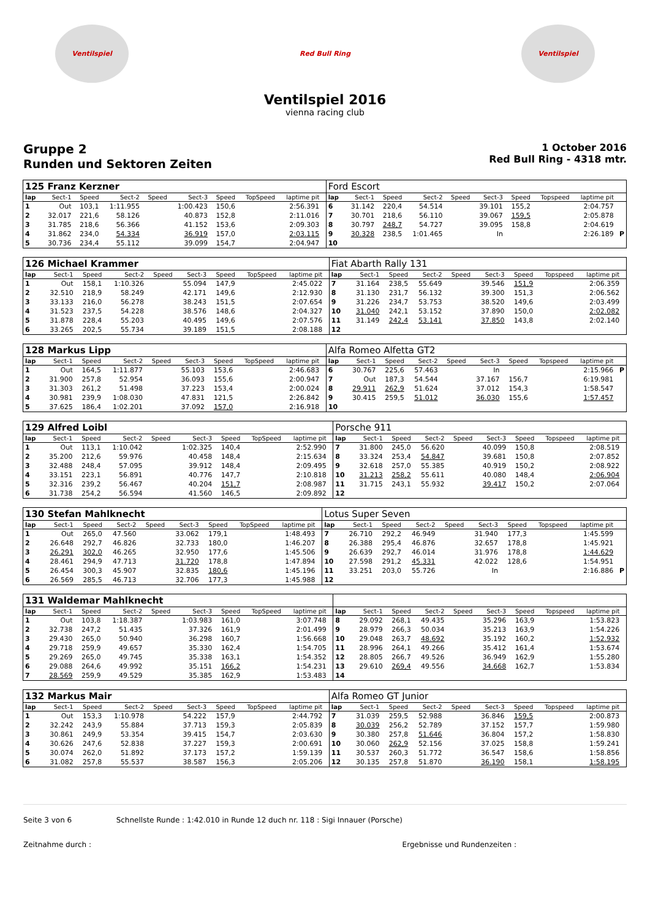Ventilspiel Red Bull Ring Ventilspiel
Ventilspiel 2016
vienna racing club
Gruppe 2
Runden und Sektoren Zeiten
1 October 2016
Red Bull Ring - 4318 mtr.
| 125 Franz Kerzner | | | | | | | | | | Ford Escort | | | | | | | | | |
| lap | Sect-1 | Speed | Sect-2 | Speed | Sect-3 | Speed | TopSpeed | laptime pit | | lap | Sect-1 | Speed | Sect-2 | Speed | Sect-3 | Speed | Topspeed | laptime pit | |
| 1 | Out | 103,1 | 1:11.955 | | 1:00.423 | 150,6 | | 2:56.391 | | 6 | 31.142 | 220,4 | 54.514 | | 39.101 | 155,2 | | 2:04.757 | |
| 2 | 32.017 | 221,6 | 58.126 | | 40.873 | 152,8 | | 2:11.016 | | 7 | 30.701 | 218,6 | 56.110 | | 39.067 | 159,5 | | 2:05.878 | |
| 3 | 31.785 | 218,6 | 56.366 | | 41.152 | 153,6 | | 2:09.303 | | 8 | 30.797 | 248,7 | 54.727 | | 39.095 | 158,8 | | 2:04.619 | |
| 4 | 31.862 | 234,0 | 54.334 | | 36.919 | 157,0 | | 2:03.115 | | 9 | 30.328 | 238,5 | 1:01.465 | | In | | | 2:26.189 | P |
| 5 | 30.736 | 234,4 | 55.112 | | 39.099 | 154,7 | | 2:04.947 | | 10 | | | | | | | | | |
| 126 Michael Krammer | | | | | | | | | | Fiat Abarth Rally 131 | | | | | | | | | |
| lap | Sect-1 | Speed | Sect-2 | Speed | Sect-3 | Speed | TopSpeed | laptime pit | | lap | Sect-1 | Speed | Sect-2 | Speed | Sect-3 | Speed | Topspeed | laptime pit | |
| 1 | Out | 158,1 | 1:10.326 | | 55.094 | 147,9 | | 2:45.022 | | 7 | 31.164 | 238,5 | 55.649 | | 39.546 | 151,9 | | 2:06.359 | |
| 2 | 32.510 | 218,9 | 58.249 | | 42.171 | 149,6 | | 2:12.930 | | 8 | 31.130 | 231,7 | 56.132 | | 39.300 | 151,3 | | 2:06.562 | |
| 3 | 33.133 | 216,0 | 56.278 | | 38.243 | 151,5 | | 2:07.654 | | 9 | 31.226 | 234,7 | 53.753 | | 38.520 | 149,6 | | 2:03.499 | |
| 4 | 31.523 | 237,5 | 54.228 | | 38.576 | 148,6 | | 2:04.327 | | 10 | 31.040 | 242,1 | 53.152 | | 37.890 | 150,0 | | 2:02.082 | |
| 5 | 31.878 | 228,4 | 55.203 | | 40.495 | 149,6 | | 2:07.576 | | 11 | 31.149 | 242,4 | 53.141 | | 37.850 | 143,8 | | 2:02.140 | |
| 6 | 33.265 | 202,5 | 55.734 | | 39.189 | 151,5 | | 2:08.188 | | 12 | | | | | | | | | |
| 128 Markus Lipp | | | | | | | | | | Alfa Romeo Alfetta GT2 | | | | | | | | | |
| lap | Sect-1 | Speed | Sect-2 | Speed | Sect-3 | Speed | TopSpeed | laptime pit | | lap | Sect-1 | Speed | Sect-2 | Speed | Sect-3 | Speed | Topspeed | laptime pit | |
| 1 | Out | 164,5 | 1:11.877 | | 55.103 | 153,6 | | 2:46.683 | | 6 | 30.767 | 225,6 | 57.463 | | In | | | 2:15.966 | P |
| 2 | 31.900 | 257,8 | 52.954 | | 36.093 | 155,6 | | 2:00.947 | | 7 | Out | 187,3 | 54.544 | | 37.167 | 156,7 | | 6:19.981 | |
| 3 | 31.303 | 261,2 | 51.498 | | 37.223 | 153,4 | | 2:00.024 | | 8 | 29.911 | 262,9 | 51.624 | | 37.012 | 154,3 | | 1:58.547 | |
| 4 | 30.981 | 239,9 | 1:08.030 | | 47.831 | 121,5 | | 2:26.842 | | 9 | 30.415 | 259,5 | 51.012 | | 36.030 | 155,6 | | 1:57.457 | |
| 5 | 37.625 | 186,4 | 1:02.201 | | 37.092 | 157,0 | | 2:16.918 | | 10 | | | | | | | | | |
| 129 Alfred Loibl | | | | | | | | | | Porsche 911 | | | | | | | | | |
| lap | Sect-1 | Speed | Sect-2 | Speed | Sect-3 | Speed | TopSpeed | laptime pit | | lap | Sect-1 | Speed | Sect-2 | Speed | Sect-3 | Speed | Topspeed | laptime pit | |
| 1 | Out | 113,1 | 1:10.042 | | 1:02.325 | 140,4 | | 2:52.990 | | 7 | 31.800 | 245,0 | 56.620 | | 40.099 | 150,8 | | 2:08.519 | |
| 2 | 35.200 | 212,6 | 59.976 | | 40.458 | 148,4 | | 2:15.634 | | 8 | 33.324 | 253,4 | 54.847 | | 39.681 | 150,8 | | 2:07.852 | |
| 3 | 32.488 | 248,4 | 57.095 | | 39.912 | 148,4 | | 2:09.495 | | 9 | 32.618 | 257,0 | 55.385 | | 40.919 | 150,2 | | 2:08.922 | |
| 4 | 33.151 | 223,1 | 56.891 | | 40.776 | 147,7 | | 2:10.818 | | 10 | 31.213 | 258,2 | 55.611 | | 40.080 | 148,4 | | 2:06.904 | |
| 5 | 32.316 | 239,2 | 56.467 | | 40.204 | 151,7 | | 2:08.987 | | 11 | 31.715 | 243,1 | 55.932 | | 39.417 | 150,2 | | 2:07.064 | |
| 6 | 31.738 | 254,2 | 56.594 | | 41.560 | 146,5 | | 2:09.892 | | 12 | | | | | | | | | |
| 130 Stefan Mahlknecht | | | | | | | | | | Lotus Super Seven | | | | | | | | | |
| lap | Sect-1 | Speed | Sect-2 | Speed | Sect-3 | Speed | TopSpeed | laptime pit | | lap | Sect-1 | Speed | Sect-2 | Speed | Sect-3 | Speed | Topspeed | laptime pit | |
| 1 | Out | 265,0 | 47.560 | | 33.062 | 179,1 | | 1:48.493 | | 7 | 26.710 | 292,2 | 46.949 | | 31.940 | 177,3 | | 1:45.599 | |
| 2 | 26.648 | 292,7 | 46.826 | | 32.733 | 180,0 | | 1:46.207 | | 8 | 26.388 | 295,4 | 46.876 | | 32.657 | 178,8 | | 1:45.921 | |
| 3 | 26.291 | 302,0 | 46.265 | | 32.950 | 177,6 | | 1:45.506 | | 9 | 26.639 | 292,7 | 46.014 | | 31.976 | 178,8 | | 1:44.629 | |
| 4 | 28.461 | 294,9 | 47.713 | | 31.720 | 178,8 | | 1:47.894 | | 10 | 27.598 | 291,2 | 45.331 | | 42.022 | 128,6 | | 1:54.951 | |
| 5 | 26.454 | 300,3 | 45.907 | | 32.835 | 180,6 | | 1:45.196 | | 11 | 33.251 | 203,0 | 55.726 | | In | | | 2:16.886 | P |
| 6 | 26.569 | 285,5 | 46.713 | | 32.706 | 177,3 | | 1:45.988 | | 12 | | | | | | | | | |
| 131 Waldemar Mahlknecht | | | | | | | | | | | | | | | | | | | |
| lap | Sect-1 | Speed | Sect-2 | Speed | Sect-3 | Speed | TopSpeed | laptime pit | | lap | Sect-1 | Speed | Sect-2 | Speed | Sect-3 | Speed | Topspeed | laptime pit | |
| 1 | Out | 103,8 | 1:18.387 | | 1:03.983 | 161,0 | | 3:07.748 | | 8 | 29.092 | 268,1 | 49.435 | | 35.296 | 163,9 | | 1:53.823 | |
| 2 | 32.738 | 247,2 | 51.435 | | 37.326 | 161,9 | | 2:01.499 | | 9 | 28.979 | 266,3 | 50.034 | | 35.213 | 163,9 | | 1:54.226 | |
| 3 | 29.430 | 265,0 | 50.940 | | 36.298 | 160,7 | | 1:56.668 | | 10 | 29.048 | 263,7 | 48.692 | | 35.192 | 160,2 | | 1:52.932 | |
| 4 | 29.718 | 259,9 | 49.657 | | 35.330 | 162,4 | | 1:54.705 | | 11 | 28.996 | 264,1 | 49.266 | | 35.412 | 161,4 | | 1:53.674 | |
| 5 | 29.269 | 265,0 | 49.745 | | 35.338 | 163,1 | | 1:54.352 | | 12 | 28.805 | 266,7 | 49.526 | | 36.949 | 162,9 | | 1:55.280 | |
| 6 | 29.088 | 264,6 | 49.992 | | 35.151 | 166,2 | | 1:54.231 | | 13 | 29.610 | 269,4 | 49.556 | | 34.668 | 162,7 | | 1:53.834 | |
| 7 | 28.569 | 259,9 | 49.529 | | 35.385 | 162,9 | | 1:53.483 | | 14 | | | | | | | | | |
| 132 Markus Mair | | | | | | | | | | Alfa Romeo GT Junior | | | | | | | | | |
| lap | Sect-1 | Speed | Sect-2 | Speed | Sect-3 | Speed | TopSpeed | laptime pit | | lap | Sect-1 | Speed | Sect-2 | Speed | Sect-3 | Speed | Topspeed | laptime pit | |
| 1 | Out | 153,3 | 1:10.978 | | 54.222 | 157,9 | | 2:44.792 | | 7 | 31.039 | 259,5 | 52.988 | | 36.846 | 159,5 | | 2:00.873 | |
| 2 | 32.242 | 243,9 | 55.884 | | 37.713 | 159,3 | | 2:05.839 | | 8 | 30.039 | 256,2 | 52.789 | | 37.152 | 157,7 | | 1:59.980 | |
| 3 | 30.861 | 249,9 | 53.354 | | 39.415 | 154,7 | | 2:03.630 | | 9 | 30.380 | 257,8 | 51.646 | | 36.804 | 157,2 | | 1:58.830 | |
| 4 | 30.626 | 247,6 | 52.838 | | 37.227 | 159,3 | | 2:00.691 | | 10 | 30.060 | 262,9 | 52.156 | | 37.025 | 158,8 | | 1:59.241 | |
| 5 | 30.074 | 262,0 | 51.892 | | 37.173 | 157,2 | | 1:59.139 | | 11 | 30.537 | 260,3 | 51.772 | | 36.547 | 158,6 | | 1:58.856 | |
| 6 | 31.082 | 257,8 | 55.537 | | 38.587 | 156,3 | | 2:05.206 | | 12 | 30.135 | 257,8 | 51.870 | | 36.190 | 158,1 | | 1:58.195 | |
Seite 3 von 6 Schnellste Runde : 1:42.010 in Runde 12 duch nr. 118 : Sigi Innauer (Porsche)
Zeitnahme durch : Ergebnisse und Rundenzeiten :